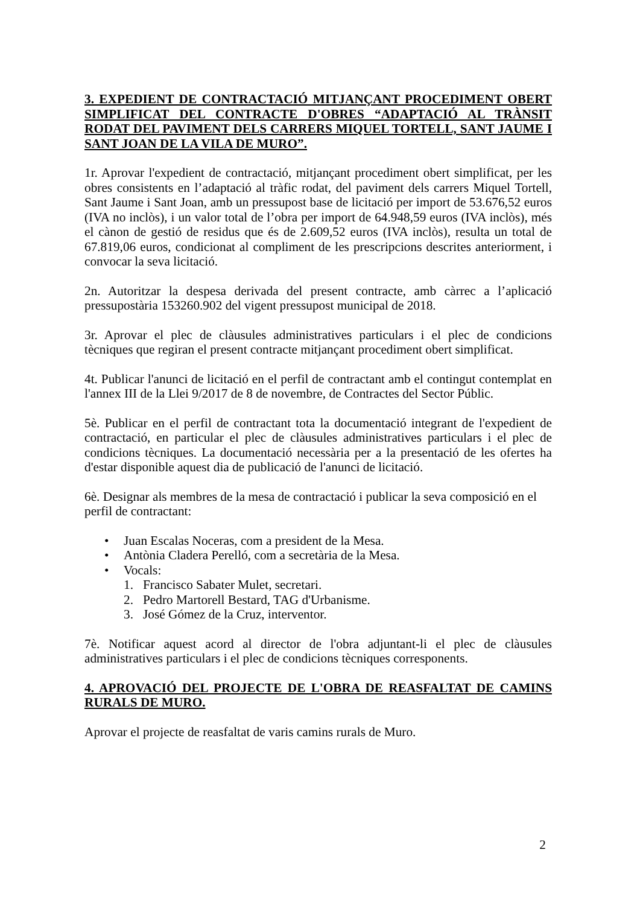3. EXPEDIENT DE CONTRACTACIÓ MITJANÇANT PROCEDIMENT OBERT SIMPLIFICAT DEL CONTRACTE D'OBRES “ADAPTACIÓ AL TRÀNSIT RODAT DEL PAVIMENT DELS CARRERS MIQUEL TORTELL, SANT JAUME I SANT JOAN DE LA VILA DE MURO”.
1r. Aprovar l'expedient de contractació, mitjançant procediment obert simplificat, per les obres consistents en l’adaptació al tràfic rodat, del paviment dels carrers Miquel Tortell, Sant Jaume i Sant Joan, amb un pressupost base de licitació per import de 53.676,52 euros (IVA no inclòs), i un valor total de l’obra per import de 64.948,59 euros (IVA inclòs), més el cànon de gestió de residus que és de 2.609,52 euros (IVA inclòs), resulta un total de 67.819,06 euros, condicionat al compliment de les prescripcions descrites anteriorment, i convocar la seva licitació.
2n. Autoritzar la despesa derivada del present contracte, amb càrrec a l’aplicació pressupostària 153260.902 del vigent pressupost municipal de 2018.
3r. Aprovar el plec de clàusules administratives particulars i el plec de condicions tècniques que regiran el present contracte mitjançant procediment obert simplificat.
4t. Publicar l'anunci de licitació en el perfil de contractant amb el contingut contemplat en l'annex III de la Llei 9/2017 de 8 de novembre, de Contractes del Sector Públic.
5è. Publicar en el perfil de contractant tota la documentació integrant de l'expedient de contractació, en particular el plec de clàusules administratives particulars i el plec de condicions tècniques. La documentació necessària per a la presentació de les ofertes ha d'estar disponible aquest dia de publicació de l'anunci de licitació.
6è. Designar als membres de la mesa de contractació i publicar la seva composició en el perfil de contractant:
• Juan Escalas Noceras, com a president de la Mesa.
• Antònia Cladera Perelló, com a secretària de la Mesa.
• Vocals:
1. Francisco Sabater Mulet, secretari.
2. Pedro Martorell Bestard, TAG d'Urbanisme.
3. José Gómez de la Cruz, interventor.
7è. Notificar aquest acord al director de l'obra adjuntant-li el plec de clàusules administratives particulars i el plec de condicions tècniques corresponents.
4. APROVACIÓ DEL PROJECTE DE L'OBRA DE REASFALTAT DE CAMINS RURALS DE MURO.
Aprovar el projecte de reasfaltat de varis camins rurals de Muro.
2